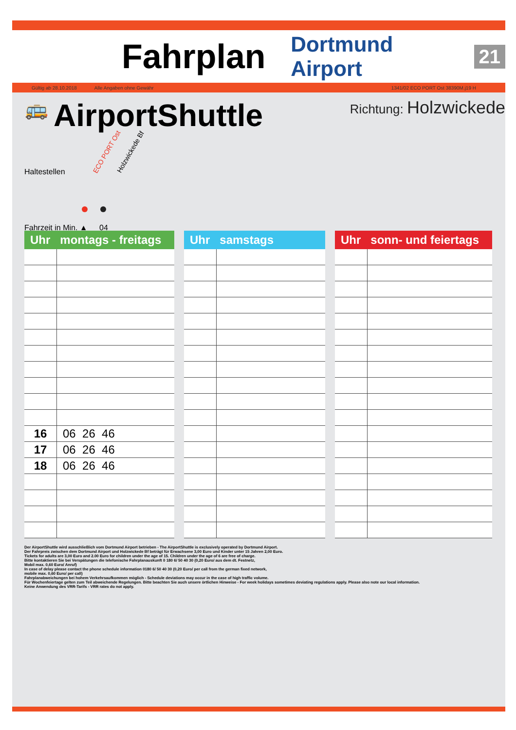Fahrplan
Dortmund Airport 21
Gültig ab 28.10.2018 Alle Angaben ohne Gewähr 1341/02 ECO PORT Ost 38390M.j19 H
🚌 AirportShuttle Richtung: Holzwickede
Haltestellen
ECO PORT Ost Holzwickede Bf
Fahrzeit in Min. ▲ 04
| Uhr montags - freitags | |
| --- | --- |
| 16 | 06 26 46 |
| 17 | 06 26 46 |
| 18 | 06 26 46 |
| Uhr samstags | |
| --- | --- |
| Uhr sonn- und feiertags | |
| --- | --- |
Der AirportShuttle wird ausschließlich vom Dortmund Airport betrieben - The AirportShuttle is exclusively operated by Dortmund Airport.
Der Fahrpreis zwischen dem Dortmund Airport und Holzwickede Bf beträgt für Erwachsene 3,00 Euro und Kinder unter 15 Jahren 2,00 Euro.
Tickets for adults are 3,00 Euro and 2.00 Euro for children under the age of 15. Children under the age of 6 are free of charge.
Bitte kontaktieren Sie bei Verspätungen die telefonische Fahrplanauskunft 0 180 6/ 50 40 30 (0,20 Euro/ aus dem dt. Festnetz,
Mobil max. 0,60 Euro/ Anruf)
In case of delay please contact the phone schedule information 0180 6/ 50 40 30 (0,20 Euro/ per call from the german fixed network,
mobile max. 0,60 Euro/ per call)
Fahrplanabweichungen bei hohem Verkehrsaufkommen möglich - Schedule deviations may occur in the case of high traffic volume.
Für Wochenfeiertage gelten zum Teil abweichende Regelungen. Bitte beachten Sie auch unsere örtlichen Hinweise - For week holidays sometimes deviating regulations apply. Please also note our local information.
Keine Anwendung des VRR-Tarifs - VRR rates do not apply.